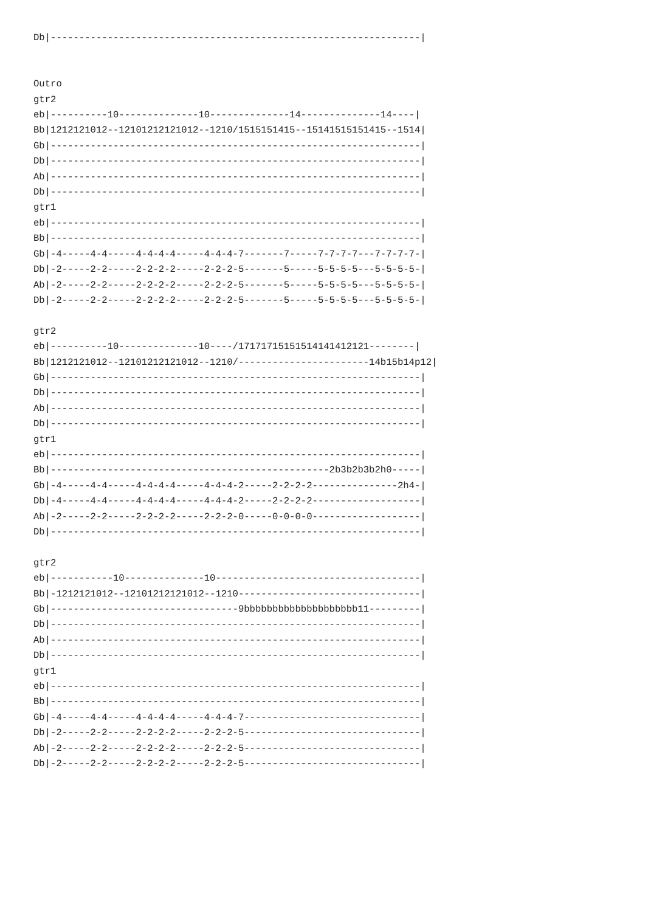Db|-----------------------------------------------------------------|


Outro
gtr2
eb|----------10--------------10--------------14--------------14----|
Bb|1212121012--12101212121012--1210/1515151415--15141515151415--1514|
Gb|-----------------------------------------------------------------|
Db|-----------------------------------------------------------------|
Ab|-----------------------------------------------------------------|
Db|-----------------------------------------------------------------|
gtr1
eb|-----------------------------------------------------------------|
Bb|-----------------------------------------------------------------|
Gb|-4-----4-4-----4-4-4-4-----4-4-4-7-------7-----7-7-7-7---7-7-7-7-|
Db|-2-----2-2-----2-2-2-2-----2-2-2-5-------5-----5-5-5-5---5-5-5-5-|
Ab|-2-----2-2-----2-2-2-2-----2-2-2-5-------5-----5-5-5-5---5-5-5-5-|
Db|-2-----2-2-----2-2-2-2-----2-2-2-5-------5-----5-5-5-5---5-5-5-5-|

gtr2
eb|----------10--------------10----/17171715151514141412121--------|
Bb|1212121012--12101212121012--1210/-----------------------14b15b14p12|
Gb|-----------------------------------------------------------------|
Db|-----------------------------------------------------------------|
Ab|-----------------------------------------------------------------|
Db|-----------------------------------------------------------------|
gtr1
eb|-----------------------------------------------------------------|
Bb|-------------------------------------------------2b3b2b3b2h0-----|
Gb|-4-----4-4-----4-4-4-4-----4-4-4-2-----2-2-2-2---------------2h4-|
Db|-4-----4-4-----4-4-4-4-----4-4-4-2-----2-2-2-2-------------------|
Ab|-2-----2-2-----2-2-2-2-----2-2-2-0-----0-0-0-0-------------------|
Db|-----------------------------------------------------------------|

gtr2
eb|-----------10--------------10------------------------------------|
Bb|-1212121012--12101212121012--1210--------------------------------|
Gb|---------------------------------9bbbbbbbbbbbbbbbbbbbb11---------|
Db|-----------------------------------------------------------------|
Ab|-----------------------------------------------------------------|
Db|-----------------------------------------------------------------|
gtr1
eb|-----------------------------------------------------------------|
Bb|-----------------------------------------------------------------|
Gb|-4-----4-4-----4-4-4-4-----4-4-4-7-------------------------------|
Db|-2-----2-2-----2-2-2-2-----2-2-2-5-------------------------------|
Ab|-2-----2-2-----2-2-2-2-----2-2-2-5-------------------------------|
Db|-2-----2-2-----2-2-2-2-----2-2-2-5-------------------------------|